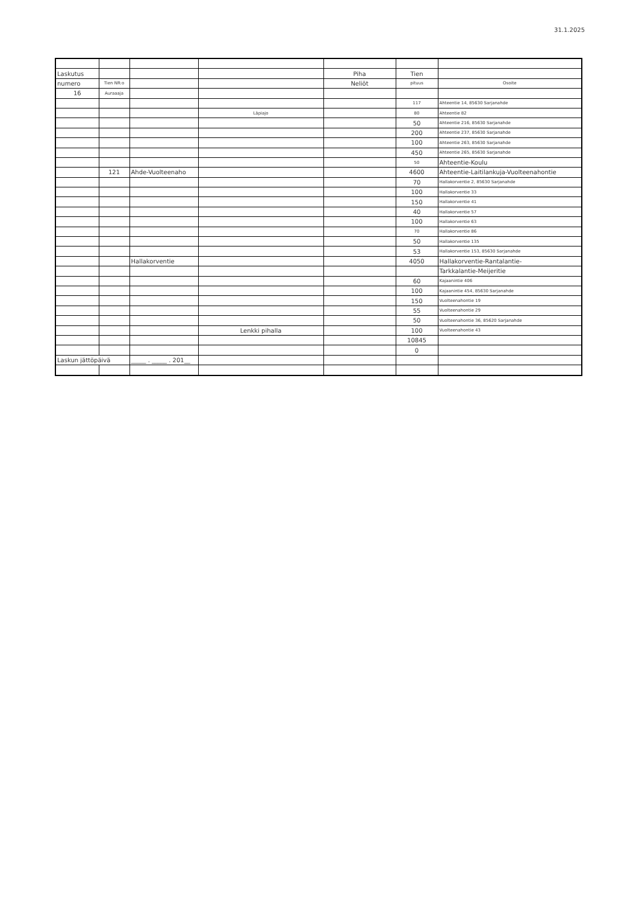31.1.2025
| Laskutus | | | | Piha | Tien | |
| numero | Tien NR:o | | | Neliöt | pituus | Osoite |
| 16 | Auraaaja | | | | | |
| | | | | | 117 | Ahteentie 14, 85630 Sarjanahde |
| | | | Läpiajo | | 80 | Ahteentie 82 |
| | | | | | 50 | Ahteentie 216, 85630 Sarjanahde |
| | | | | | 200 | Ahteentie 237, 85630 Sarjanahde |
| | | | | | 100 | Ahteentie 263, 85630 Sarjanahde |
| | | | | | 450 | Ahteentie 265, 85630 Sarjanahde |
| | | | | | 50 | Ahteentie-Koulu |
| | 121 | Ahde-Vuolteenaho | | | 4600 | Ahteentie-Laitilankuja-Vuolteenahontie |
| | | | | | 70 | Hallakorventie 2, 85630 Sarjanahde |
| | | | | | 100 | Hallakorventie 33 |
| | | | | | 150 | Hallakorventie 41 |
| | | | | | 40 | Hallakorventie 57 |
| | | | | | 100 | Hallakorventie 63 |
| | | | | | 70 | Hallakorventie 86 |
| | | | | | 50 | Hallakorventie 135 |
| | | | | | 53 | Hallakorventie 153, 85630 Sarjanahde |
| | | Hallakorventie | | | 4050 | Hallakorventie-Rantalantie- |
| | | | | | | Tarkkalantie-Meijeritie |
| | | | | | 60 | Kajaanintie 406 |
| | | | | | 100 | Kajaanintie 454, 85630 Sarjanahde |
| | | | | | 150 | Vuolteenahontie 19 |
| | | | | | 55 | Vuolteenahontie 29 |
| | | | | | 50 | Vuolteenahontie 36, 85620 Sarjanahde |
| | | | Lenkki pihalla | | 100 | Vuolteenahontie 43 |
| | | | | | 10845 | |
| | | | | | 0 | |
| Laskun jättöpäivä | | _____ . _____ . 201__ | | | | |